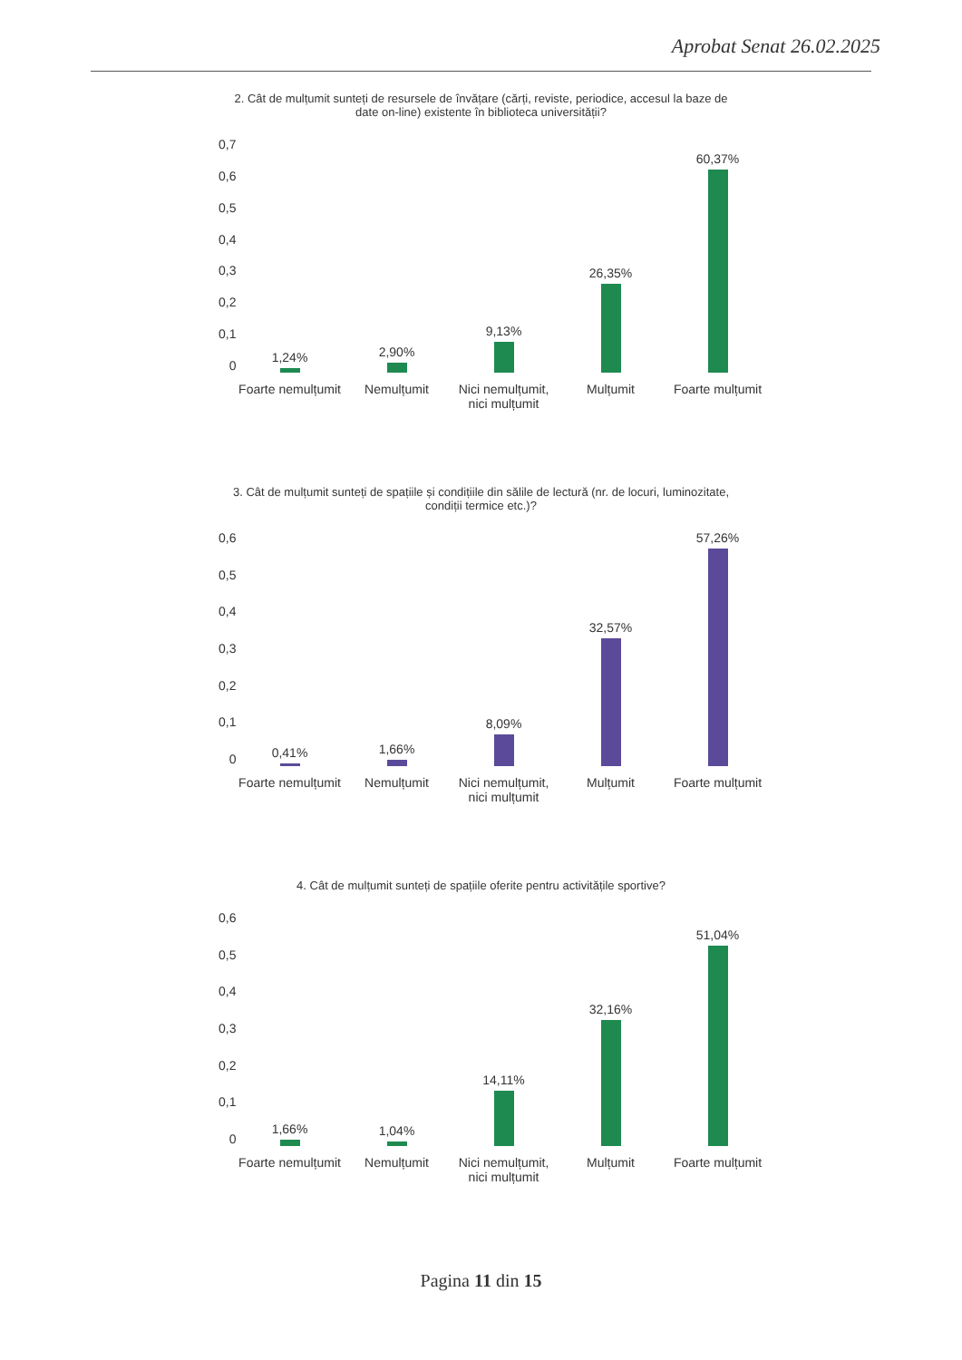Aprobat Senat 26.02.2025
2. Cât de mulțumit sunteți de resursele de învățare (cărți, reviste, periodice, accesul la baze de date on-line) existente în biblioteca universității?
0,7
0,6
0,5
0,4
0,3
0,2
0,1
0
1,24%
2,90%
9,13%
26,35%
60,37%
Foarte nemulțumit Nemulțumit Nici nemulțumit, nici mulțumit Mulțumit Foarte mulțumit
3. Cât de mulțumit sunteți de spațiile și condițiile din sălile de lectură (nr. de locuri, luminozitate, condiții termice etc.)?
0,6
0,5
0,4
0,3
0,2
0,1
0
0,41%
1,66%
8,09%
32,57%
57,26%
Foarte nemulțumit Nemulțumit Nici nemulțumit, nici mulțumit Mulțumit Foarte mulțumit
4. Cât de mulțumit sunteți de spațiile oferite pentru activitățile sportive?
0,6
0,5
0,4
0,3
0,2
0,1
0
1,66%
1,04%
14,11%
32,16%
51,04%
Foarte nemulțumit Nemulțumit Nici nemulțumit, nici mulțumit Mulțumit Foarte mulțumit
Pagina 11 din 15